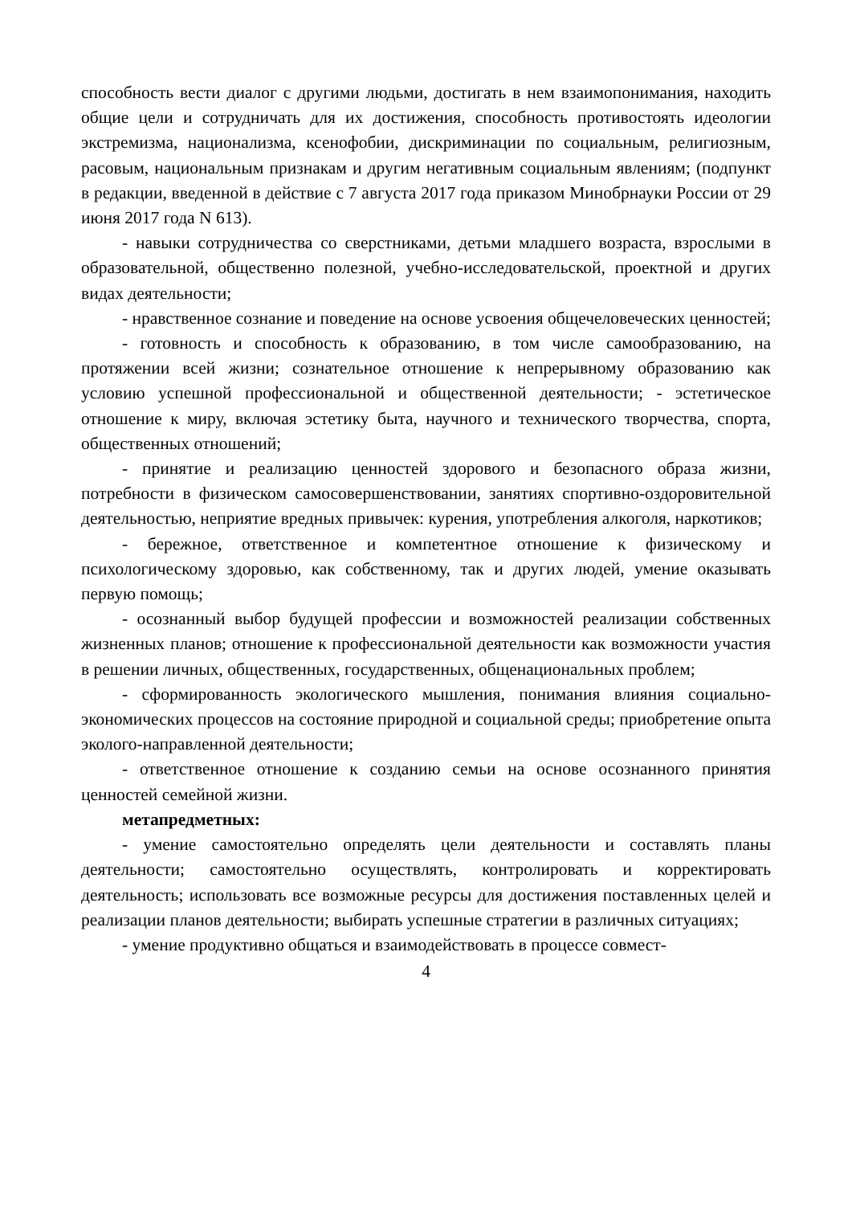способность вести диалог с другими людьми, достигать в нем взаимопонимания, находить общие цели и сотрудничать для их достижения, способность противостоять идеологии экстремизма, национализма, ксенофобии, дискриминации по социальным, религиозным, расовым, национальным признакам и другим негативным социальным явлениям; (подпункт в редакции, введенной в действие с 7 августа 2017 года приказом Минобрнауки России от 29 июня 2017 года N 613).
- навыки сотрудничества со сверстниками, детьми младшего возраста, взрослыми в образовательной, общественно полезной, учебно-исследовательской, проектной и других видах деятельности;
- нравственное сознание и поведение на основе усвоения общечеловеческих ценностей;
- готовность и способность к образованию, в том числе самообразованию, на протяжении всей жизни; сознательное отношение к непрерывному образованию как условию успешной профессиональной и общественной деятельности; - эстетическое отношение к миру, включая эстетику быта, научного и технического творчества, спорта, общественных отношений;
- принятие и реализацию ценностей здорового и безопасного образа жизни, потребности в физическом самосовершенствовании, занятиях спортивно-оздоровительной деятельностью, неприятие вредных привычек: курения, употребления алкоголя, наркотиков;
- бережное, ответственное и компетентное отношение к физическому и психологическому здоровью, как собственному, так и других людей, умение оказывать первую помощь;
- осознанный выбор будущей профессии и возможностей реализации собственных жизненных планов; отношение к профессиональной деятельности как возможности участия в решении личных, общественных, государственных, общенациональных проблем;
- сформированность экологического мышления, понимания влияния социально-экономических процессов на состояние природной и социальной среды; приобретение опыта эколого-направленной деятельности;
- ответственное отношение к созданию семьи на основе осознанного принятия ценностей семейной жизни.
метапредметных:
- умение самостоятельно определять цели деятельности и составлять планы деятельности; самостоятельно осуществлять, контролировать и корректировать деятельность; использовать все возможные ресурсы для достижения поставленных целей и реализации планов деятельности; выбирать успешные стратегии в различных ситуациях;
- умение продуктивно общаться и взаимодействовать в процессе совмест-
4